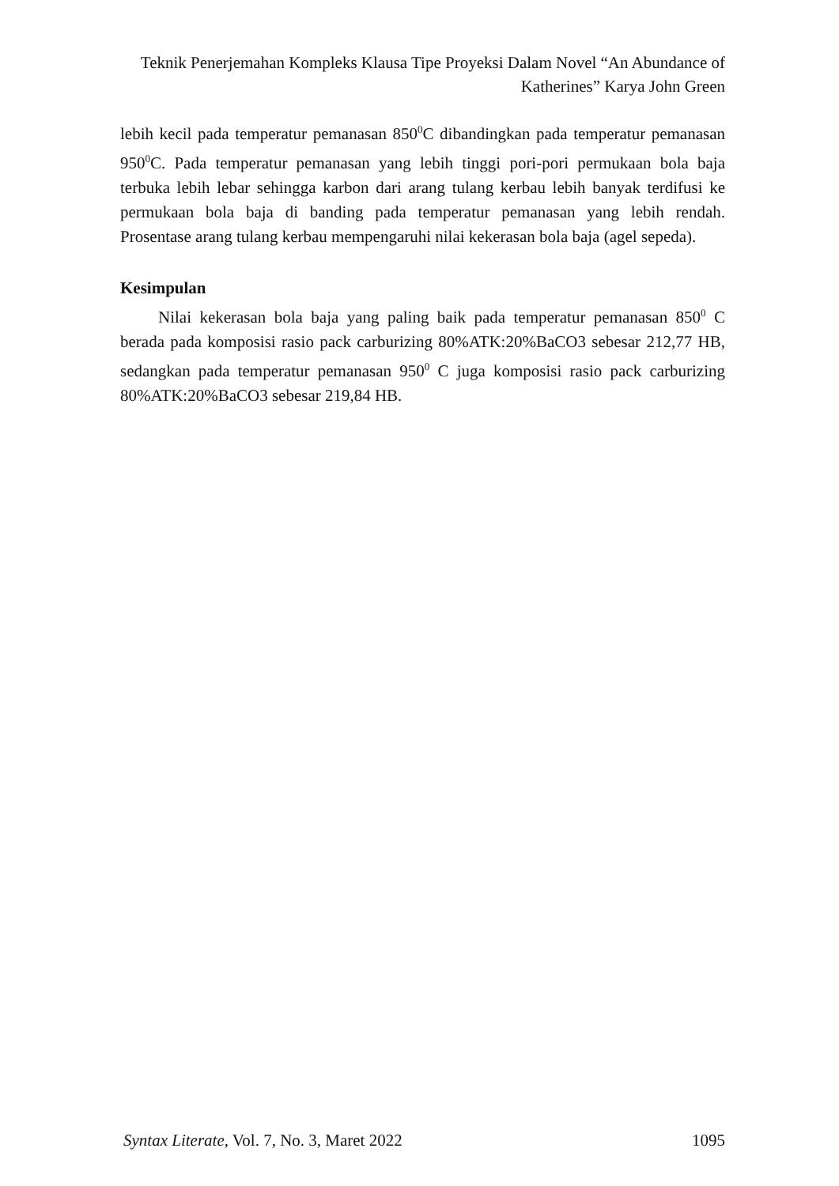Teknik Penerjemahan Kompleks Klausa Tipe Proyeksi Dalam Novel “An Abundance of Katherines” Karya John Green
lebih kecil pada temperatur pemanasan 850<sup>0</sup>C dibandingkan pada temperatur pemanasan 950<sup>0</sup>C. Pada temperatur pemanasan yang lebih tinggi pori-pori permukaan bola baja terbuka lebih lebar sehingga karbon dari arang tulang kerbau lebih banyak terdifusi ke permukaan bola baja di banding pada temperatur pemanasan yang lebih rendah. Prosentase arang tulang kerbau mempengaruhi nilai kekerasan bola baja (agel sepeda).
Kesimpulan
Nilai kekerasan bola baja yang paling baik pada temperatur pemanasan 850<sup>0</sup> C berada pada komposisi rasio pack carburizing 80%ATK:20%BaCO3 sebesar 212,77 HB, sedangkan pada temperatur pemanasan 950<sup>0</sup> C juga komposisi rasio pack carburizing 80%ATK:20%BaCO3 sebesar 219,84 HB.
Syntax Literate, Vol. 7, No. 3, Maret 2022 1095